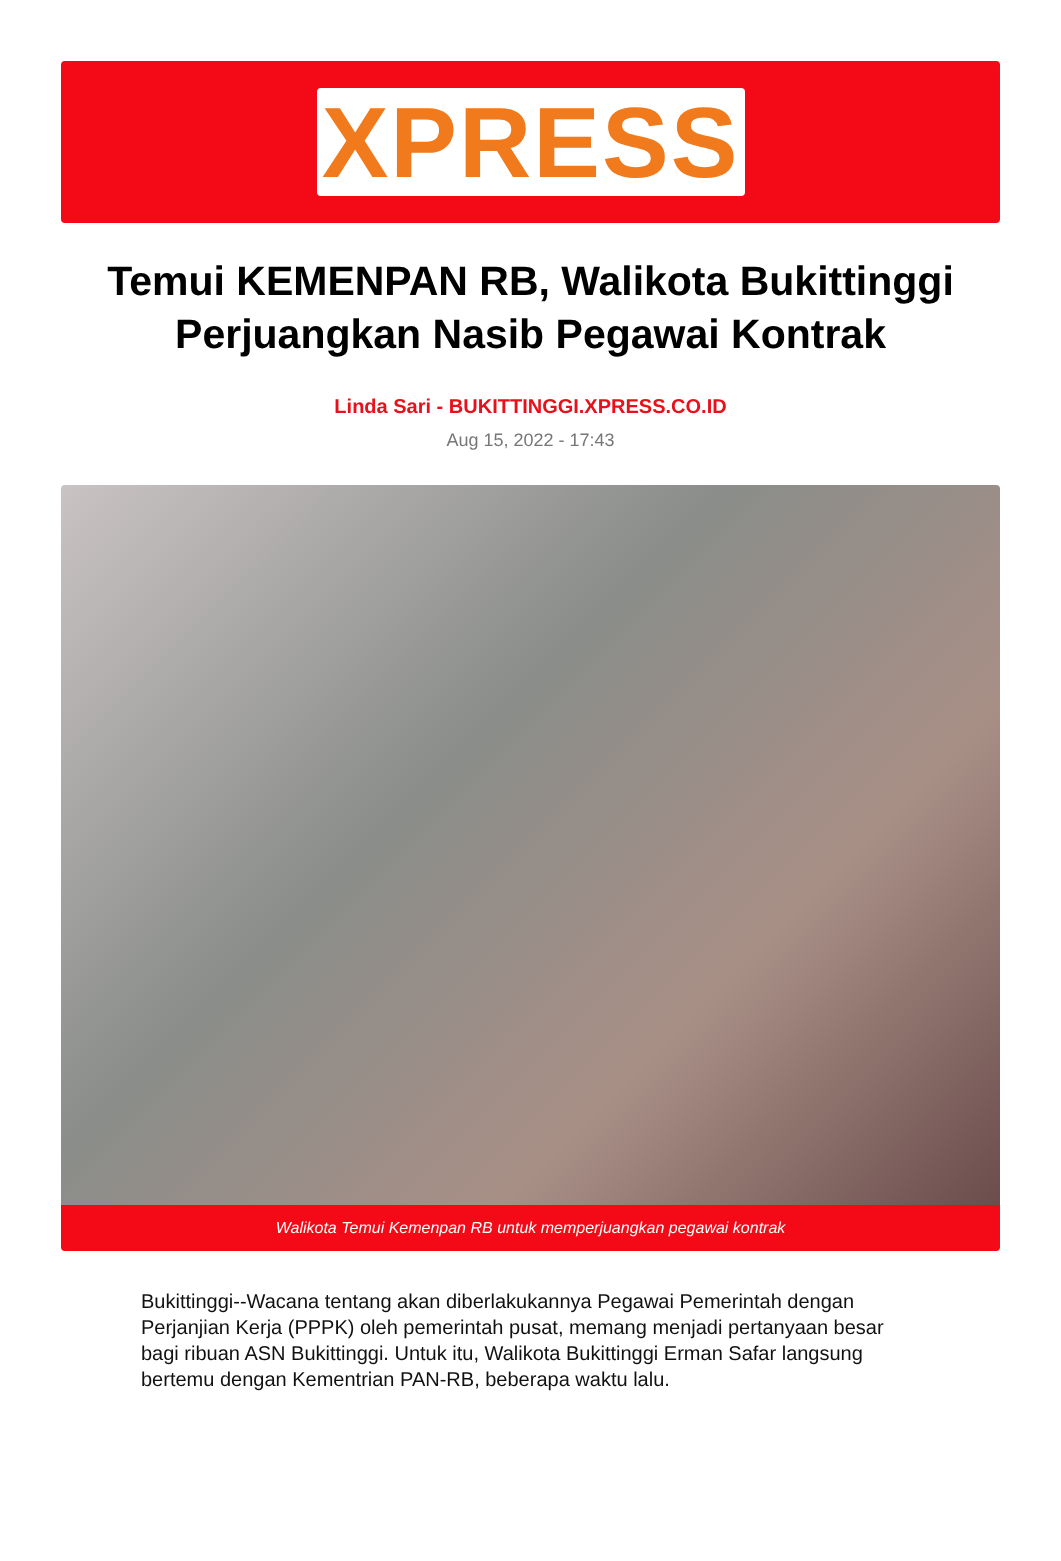XPRESS
Temui KEMENPAN RB, Walikota Bukittinggi Perjuangkan Nasib Pegawai Kontrak
Linda Sari - BUKITTINGGI.XPRESS.CO.ID
Aug 15, 2022 - 17:43
Walikota Temui Kemenpan RB untuk memperjuangkan pegawai kontrak
Bukittinggi--Wacana tentang akan diberlakukannya Pegawai Pemerintah dengan Perjanjian Kerja (PPPK) oleh pemerintah pusat, memang menjadi pertanyaan besar bagi ribuan ASN Bukittinggi. Untuk itu, Walikota Bukittinggi Erman Safar langsung bertemu dengan Kementrian PAN-RB, beberapa waktu lalu.